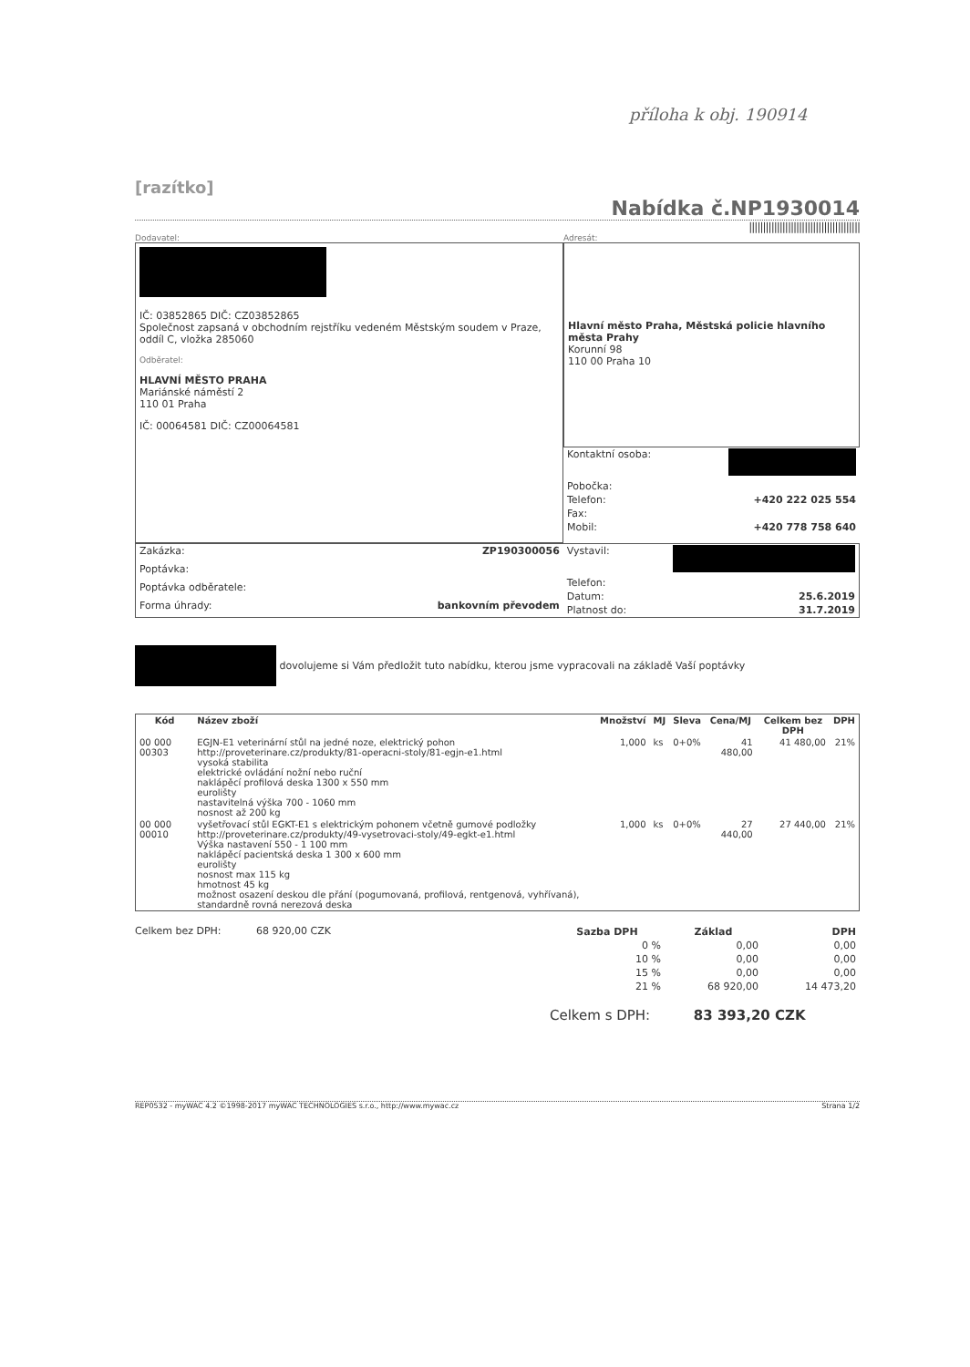příloha k obj. 190914
[razítko]
Nabídka č.NP1930014
||||||||||||||||||||||||||||||||||||||||
Dodavatel:
IČ: 03852865 DIČ: CZ03852865
Společnost zapsaná v obchodním rejstříku vedeném Městským soudem v Praze, oddíl C, vložka 285060
Odběratel:
HLAVNÍ MĚSTO PRAHA
Mariánské náměstí 2
110 01 Praha
IČ: 00064581 DIČ: CZ00064581
Adresát:
Hlavní město Praha, Městská policie hlavního města Prahy
Korunní 98
110 00 Praha 10
| Kontaktní osoba: | |
| Pobočka: | |
| Telefon: | +420 222 025 554 |
| Fax: | |
| Mobil: | +420 778 758 640 |
| Zakázka: | ZP190300056 |
| Poptávka: | |
| Poptávka odběratele: | |
| Forma úhrady: | bankovním převodem |
| Vystavil: | |
| Telefon: | |
| Datum: | 25.6.2019 |
| Platnost do: | 31.7.2019 |
dovolujeme si Vám předložit tuto nabídku, kterou jsme vypracovali na základě Vaší poptávky
| Kód | Název zboží | Množství | MJ | Sleva | Cena/MJ | Celkem bez DPH | DPH |
| --- | --- | --- | --- | --- | --- | --- | --- |
| 00 000 00303 | EGJN-E1 veterinární stůl na jedné noze, elektrický pohon http://proveterinare.cz/produkty/81-operacni-stoly/81-egjn-e1.html vysoká stabilita elektrické ovládání nožní nebo ruční naklápěcí profilová deska 1300 x 550 mm eurolišty nastavitelná výška 700 - 1060 mm nosnost až 200 kg | 1,000 | ks | 0+0% | 41 480,00 | 41 480,00 | 21% |
| 00 000 00010 | vyšetřovací stůl EGKT-E1 s elektrickým pohonem včetně gumové podložky http://proveterinare.cz/produkty/49-vysetrovaci-stoly/49-egkt-e1.html Výška nastavení 550 - 1 100 mm naklápěcí pacientská deska 1 300 x 600 mm eurolišty nosnost max 115 kg hmotnost 45 kg možnost osazení deskou dle přání (pogumovaná, profilová, rentgenová, vyhřívaná), standardně rovná nerezová deska | 1,000 | ks | 0+0% | 27 440,00 | 27 440,00 | 21% |
Celkem bez DPH: 68 920,00 CZK
| Sazba DPH | Základ | DPH |
| --- | --- | --- |
| 0 % | 0,00 | 0,00 |
| 10 % | 0,00 | 0,00 |
| 15 % | 0,00 | 0,00 |
| 21 % | 68 920,00 | 14 473,20 |
Celkem s DPH: 83 393,20 CZK
REP0532 - myWAC 4.2 ©1998-2017 myWAC TECHNOLOGIES s.r.o., http://www.mywac.cz Strana 1/2